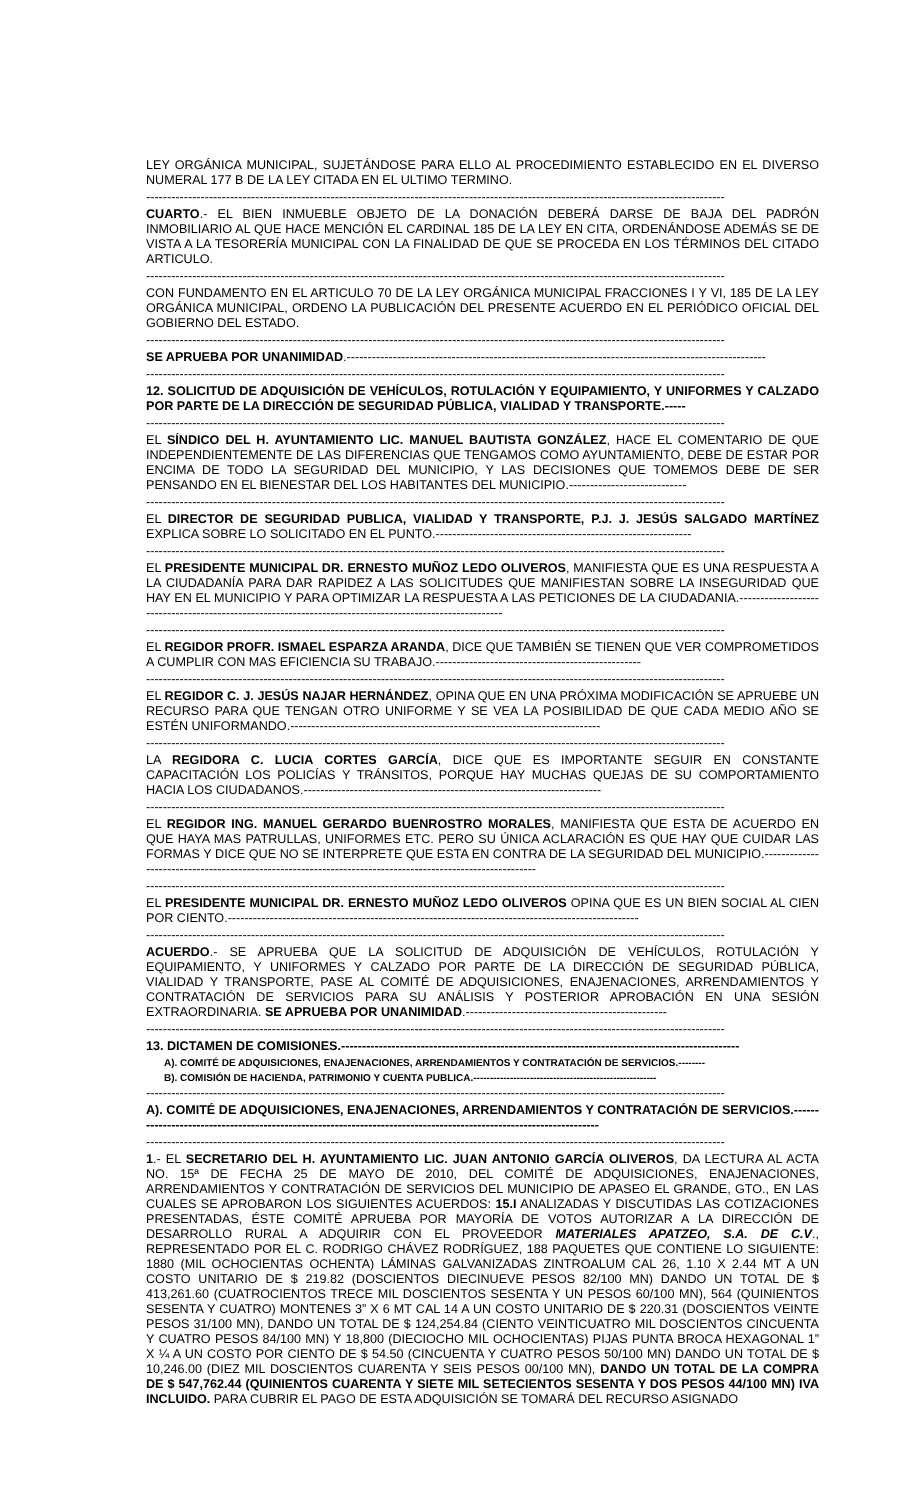LEY ORGÁNICA MUNICIPAL, SUJETÁNDOSE PARA ELLO AL PROCEDIMIENTO ESTABLECIDO EN EL DIVERSO NUMERAL 177 B DE LA LEY CITADA EN EL ULTIMO TERMINO.
------------------------------------------------------------------------------------------------------------------------------------------
CUARTO.- EL BIEN INMUEBLE OBJETO DE LA DONACIÓN DEBERÁ DARSE DE BAJA DEL PADRÓN INMOBILIARIO AL QUE HACE MENCIÓN EL CARDINAL 185 DE LA LEY EN CITA, ORDENÁNDOSE ADEMÁS SE DE VISTA A LA TESORERÍA MUNICIPAL CON LA FINALIDAD DE QUE SE PROCEDA EN LOS TÉRMINOS DEL CITADO ARTICULO.
------------------------------------------------------------------------------------------------------------------------------------------
CON FUNDAMENTO EN EL ARTICULO 70 DE LA LEY ORGÁNICA MUNICIPAL FRACCIONES I Y VI, 185 DE LA LEY ORGÁNICA MUNICIPAL, ORDENO LA PUBLICACIÓN DEL PRESENTE ACUERDO EN EL PERIÓDICO OFICIAL DEL GOBIERNO DEL ESTADO.
------------------------------------------------------------------------------------------------------------------------------------------
SE APRUEBA POR UNANIMIDAD.----------------------------------------------------------------------------------------------------
------------------------------------------------------------------------------------------------------------------------------------------
12. SOLICITUD DE ADQUISICIÓN DE VEHÍCULOS, ROTULACIÓN Y EQUIPAMIENTO, Y UNIFORMES Y CALZADO POR PARTE DE LA DIRECCIÓN DE SEGURIDAD PÚBLICA, VIALIDAD Y TRANSPORTE.-----
------------------------------------------------------------------------------------------------------------------------------------------
EL SÍNDICO DEL H. AYUNTAMIENTO LIC. MANUEL BAUTISTA GONZÁLEZ, HACE EL COMENTARIO DE QUE INDEPENDIENTEMENTE DE LAS DIFERENCIAS QUE TENGAMOS COMO AYUNTAMIENTO, DEBE DE ESTAR POR ENCIMA DE TODO LA SEGURIDAD DEL MUNICIPIO, Y LAS DECISIONES QUE TOMEMOS DEBE DE SER PENSANDO EN EL BIENESTAR DEL LOS HABITANTES DEL MUNICIPIO.----------------------------
------------------------------------------------------------------------------------------------------------------------------------------
EL DIRECTOR DE SEGURIDAD PUBLICA, VIALIDAD Y TRANSPORTE, P.J. J. JESÚS SALGADO MARTÍNEZ EXPLICA SOBRE LO SOLICITADO EN EL PUNTO.-------------------------------------------------------------
------------------------------------------------------------------------------------------------------------------------------------------
EL PRESIDENTE MUNICIPAL DR. ERNESTO MUÑOZ LEDO OLIVEROS, MANIFIESTA QUE ES UNA RESPUESTA A LA CIUDADANÍA PARA DAR RAPIDEZ A LAS SOLICITUDES QUE MANIFIESTAN SOBRE LA INSEGURIDAD QUE HAY EN EL MUNICIPIO Y PARA OPTIMIZAR LA RESPUESTA A LAS PETICIONES DE LA CIUDADANIA.--------------------------------------------------------------------------------------------------------
------------------------------------------------------------------------------------------------------------------------------------------
EL REGIDOR PROFR. ISMAEL ESPARZA ARANDA, DICE QUE TAMBIÉN SE TIENEN QUE VER COMPROMETIDOS A CUMPLIR CON MAS EFICIENCIA SU TRABAJO.-------------------------------------------------
------------------------------------------------------------------------------------------------------------------------------------------
EL REGIDOR C. J. JESÚS NAJAR HERNÁNDEZ, OPINA QUE EN UNA PRÓXIMA MODIFICACIÓN SE APRUEBE UN RECURSO PARA QUE TENGAN OTRO UNIFORME Y SE VEA LA POSIBILIDAD DE QUE CADA MEDIO AÑO SE ESTÉN UNIFORMANDO.--------------------------------------------------------------------------
------------------------------------------------------------------------------------------------------------------------------------------
LA REGIDORA C. LUCIA CORTES GARCÍA, DICE QUE ES IMPORTANTE SEGUIR EN CONSTANTE CAPACITACIÓN LOS POLICÍAS Y TRÁNSITOS, PORQUE HAY MUCHAS QUEJAS DE SU COMPORTAMIENTO HACIA LOS CIUDADANOS.-----------------------------------------------------------------------
------------------------------------------------------------------------------------------------------------------------------------------
EL REGIDOR ING. MANUEL GERARDO BUENROSTRO MORALES, MANIFIESTA QUE ESTA DE ACUERDO EN QUE HAYA MAS PATRULLAS, UNIFORMES ETC. PERO SU ÚNICA ACLARACIÓN ES QUE HAY QUE CUIDAR LAS FORMAS Y DICE QUE NO SE INTERPRETE QUE ESTA EN CONTRA DE LA SEGURIDAD DEL MUNICIPIO.----------------------------------------------------------------------------------------------------------
------------------------------------------------------------------------------------------------------------------------------------------
EL PRESIDENTE MUNICIPAL DR. ERNESTO MUÑOZ LEDO OLIVEROS OPINA QUE ES UN BIEN SOCIAL AL CIEN POR CIENTO.--------------------------------------------------------------------------------------------------
------------------------------------------------------------------------------------------------------------------------------------------
ACUERDO.- SE APRUEBA QUE LA SOLICITUD DE ADQUISICIÓN DE VEHÍCULOS, ROTULACIÓN Y EQUIPAMIENTO, Y UNIFORMES Y CALZADO POR PARTE DE LA DIRECCIÓN DE SEGURIDAD PÚBLICA, VIALIDAD Y TRANSPORTE, PASE AL COMITÉ DE ADQUISICIONES, ENAJENACIONES, ARRENDAMIENTOS Y CONTRATACIÓN DE SERVICIOS PARA SU ANÁLISIS Y POSTERIOR APROBACIÓN EN UNA SESIÓN EXTRAORDINARIA. SE APRUEBA POR UNANIMIDAD.------------------------------------------------
------------------------------------------------------------------------------------------------------------------------------------------
13. DICTAMEN DE COMISIONES.-----------------------------------------------------------------------------------------------
A). COMITÉ DE ADQUISICIONES, ENAJENACIONES, ARRENDAMIENTOS Y CONTRATACIÓN DE SERVICIOS.--------
B). COMISIÓN DE HACIENDA, PATRIMONIO Y CUENTA PUBLICA.-------------------------------------------------------
------------------------------------------------------------------------------------------------------------------------------------------
A). COMITÉ DE ADQUISICIONES, ENAJENACIONES, ARRENDAMIENTOS Y CONTRATACIÓN DE SERVICIOS.------------------------------------------------------------------------------------------------------------------
------------------------------------------------------------------------------------------------------------------------------------------
1.- EL SECRETARIO DEL H. AYUNTAMIENTO LIC. JUAN ANTONIO GARCÍA OLIVEROS, DA LECTURA AL ACTA NO. 15ª DE FECHA 25 DE MAYO DE 2010, DEL COMITÉ DE ADQUISICIONES, ENAJENACIONES, ARRENDAMIENTOS Y CONTRATACIÓN DE SERVICIOS DEL MUNICIPIO DE APASEO EL GRANDE, GTO., EN LAS CUALES SE APROBARON LOS SIGUIENTES ACUERDOS: 15.I ANALIZADAS Y DISCUTIDAS LAS COTIZACIONES PRESENTADAS, ÉSTE COMITÉ APRUEBA POR MAYORÍA DE VOTOS AUTORIZAR A LA DIRECCIÓN DE DESARROLLO RURAL A ADQUIRIR CON EL PROVEEDOR MATERIALES APATZEO, S.A. DE C.V., REPRESENTADO POR EL C. RODRIGO CHÁVEZ RODRÍGUEZ, 188 PAQUETES QUE CONTIENE LO SIGUIENTE: 1880 (MIL OCHOCIENTAS OCHENTA) LÁMINAS GALVANIZADAS ZINTROALUM CAL 26, 1.10 X 2.44 MT A UN COSTO UNITARIO DE $ 219.82 (DOSCIENTOS DIECINUEVE PESOS 82/100 MN) DANDO UN TOTAL DE $ 413,261.60 (CUATROCIENTOS TRECE MIL DOSCIENTOS SESENTA Y UN PESOS 60/100 MN), 564 (QUINIENTOS SESENTA Y CUATRO) MONTENES 3” X 6 MT CAL 14 A UN COSTO UNITARIO DE $ 220.31 (DOSCIENTOS VEINTE PESOS 31/100 MN), DANDO UN TOTAL DE $ 124,254.84 (CIENTO VEINTICUATRO MIL DOSCIENTOS CINCUENTA Y CUATRO PESOS 84/100 MN) Y 18,800 (DIECIOCHO MIL OCHOCIENTAS) PIJAS PUNTA BROCA HEXAGONAL 1” X ¼ A UN COSTO POR CIENTO DE $ 54.50 (CINCUENTA Y CUATRO PESOS 50/100 MN) DANDO UN TOTAL DE $ 10,246.00 (DIEZ MIL DOSCIENTOS CUARENTA Y SEIS PESOS 00/100 MN), DANDO UN TOTAL DE LA COMPRA DE $ 547,762.44 (QUINIENTOS CUARENTA Y SIETE MIL SETECIENTOS SESENTA Y DOS PESOS 44/100 MN) IVA INCLUIDO. PARA CUBRIR EL PAGO DE ESTA ADQUISICIÓN SE TOMARÁ DEL RECURSO ASIGNADO